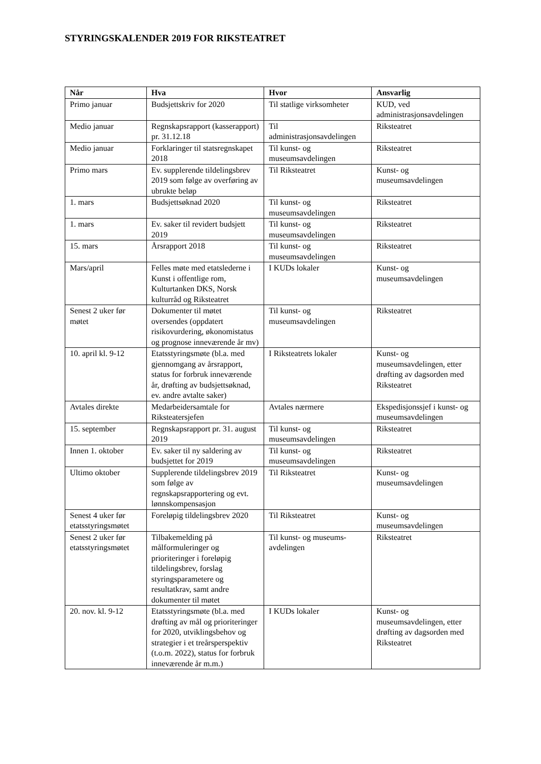STYRINGSKALENDER 2019 FOR RIKSTEATRET
| Når | Hva | Hvor | Ansvarlig |
| --- | --- | --- | --- |
| Primo januar | Budsjettskriv for 2020 | Til statlige virksomheter | KUD, ved administrasjonsavdelingen |
| Medio januar | Regnskapsrapport (kasserapport) pr. 31.12.18 | Til administrasjonsavdelingen | Riksteatret |
| Medio januar | Forklaringer til statsregnskapet 2018 | Til kunst- og museumsavdelingen | Riksteatret |
| Primo mars | Ev. supplerende tildelingsbrev 2019 som følge av overføring av ubrukte beløp | Til Riksteatret | Kunst- og museumsavdelingen |
| 1. mars | Budsjettsøknad 2020 | Til kunst- og museumsavdelingen | Riksteatret |
| 1. mars | Ev. saker til revidert budsjett 2019 | Til kunst- og museumsavdelingen | Riksteatret |
| 15. mars | Årsrapport 2018 | Til kunst- og museumsavdelingen | Riksteatret |
| Mars/april | Felles møte med etatslederne i Kunst i offentlige rom, Kulturtanken DKS, Norsk kulturråd og Riksteatret | I KUDs lokaler | Kunst- og museumsavdelingen |
| Senest 2 uker før møtet | Dokumenter til møtet oversendes (oppdatert risikovurdering, økonomistatus og prognose inneværende år mv) | Til kunst- og museumsavdelingen | Riksteatret |
| 10. april kl. 9-12 | Etatsstyringsmøte (bl.a. med gjennomgang av årsrapport, status for forbruk inneværende år, drøfting av budsjettsøknad, ev. andre avtalte saker) | I Riksteatrets lokaler | Kunst- og museumsavdelingen, etter drøfting av dagsorden med Riksteatret |
| Avtales direkte | Medarbeidersamtale for Riksteatersjefen | Avtales nærmere | Ekspedisjonssjef i kunst- og museumsavdelingen |
| 15. september | Regnskapsrapport pr. 31. august 2019 | Til kunst- og museumsavdelingen | Riksteatret |
| Innen 1. oktober | Ev. saker til ny saldering av budsjettet for 2019 | Til kunst- og museumsavdelingen | Riksteatret |
| Ultimo oktober | Supplerende tildelingsbrev 2019 som følge av regnskapsrapportering og evt. lønnskompensasjon | Til Riksteatret | Kunst- og museumsavdelingen |
| Senest 4 uker før etatsstyringsmøtet | Foreløpig tildelingsbrev 2020 | Til Riksteatret | Kunst- og museumsavdelingen |
| Senest 2 uker før etatsstyringsmøtet | Tilbakemelding på målformuleringer og prioriteringer i foreløpig tildelingsbrev, forslag styringsparametere og resultatkrav, samt andre dokumenter til møtet | Til kunst- og museums-avdelingen | Riksteatret |
| 20. nov. kl. 9-12 | Etatsstyringsmøte (bl.a. med drøfting av mål og prioriteringer for 2020, utviklingsbehov og strategier i et treårsperspektiv (t.o.m. 2022), status for forbruk inneværende år m.m.) | I KUDs lokaler | Kunst- og museumsavdelingen, etter drøfting av dagsorden med Riksteatret |